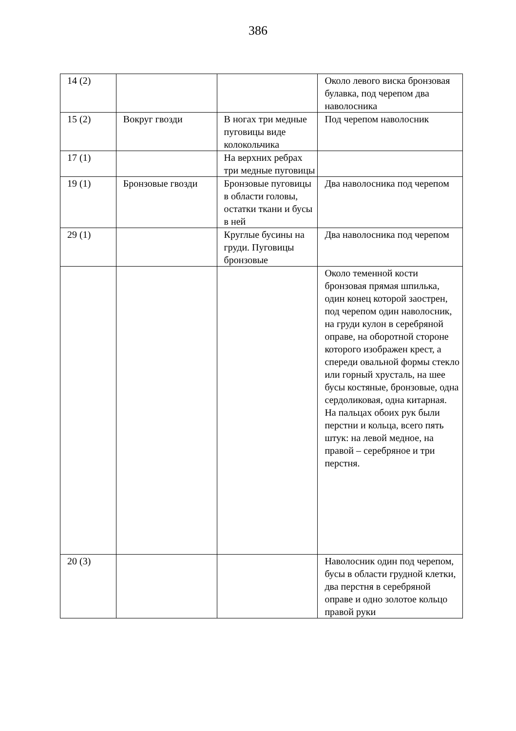386
| 14 (2) | | | Около левого виска бронзовая булавка, под черепом два наволосника |
| 15 (2) | Вокруг гвозди | В ногах три медные пуговицы виде колокольчика | Под черепом наволосник |
| 17 (1) | | На верхних ребрах три медные пуговицы | |
| 19 (1) | Бронзовые гвозди | Бронзовые пуговицы в области головы, остатки ткани и бусы в ней | Два наволосника под черепом |
| 29 (1) | | Круглые бусины на груди. Пуговицы бронзовые | Два наволосника под черепом |
| | | | Около теменной кости бронзовая прямая шпилька, один конец которой заострен, под черепом один наволосник, на груди кулон в серебряной оправе, на оборотной стороне которого изображен крест, а спереди овальной формы стекло или горный хрусталь, на шее бусы костяные, бронзовые, одна сердоликовая, одна китарная. На пальцах обоих рук были перстни и кольца, всего пять штук: на левой медное, на правой – серебряное и три перстня. |
| 20 (3) | | | Наволосник один под черепом, бусы в области грудной клетки, два перстня в серебряной оправе и одно золотое кольцо правой руки |